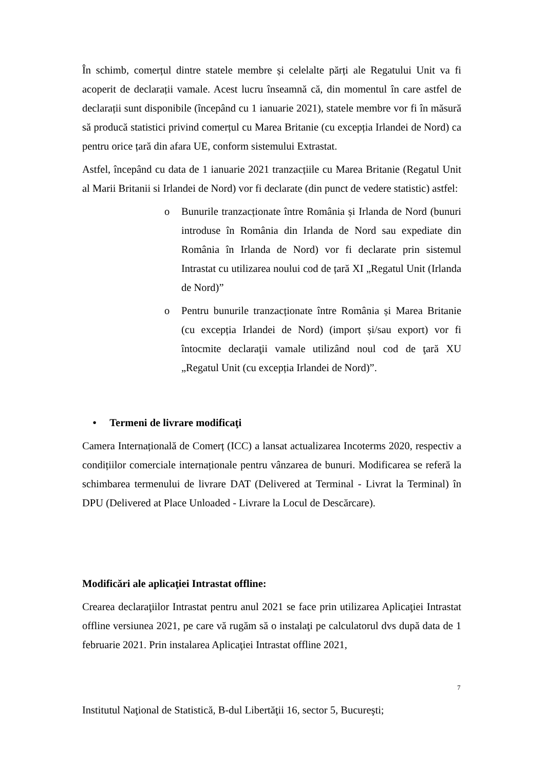În schimb, comerțul dintre statele membre și celelalte părți ale Regatului Unit va fi acoperit de declarații vamale. Acest lucru înseamnă că, din momentul în care astfel de declarații sunt disponibile (începând cu 1 ianuarie 2021), statele membre vor fi în măsură să producă statistici privind comerțul cu Marea Britanie (cu excepția Irlandei de Nord) ca pentru orice țară din afara UE, conform sistemului Extrastat.
Astfel, începând cu data de 1 ianuarie 2021 tranzacțiile cu Marea Britanie (Regatul Unit al Marii Britanii si Irlandei de Nord) vor fi declarate (din punct de vedere statistic) astfel:
o Bunurile tranzacționate între România și Irlanda de Nord (bunuri introduse în România din Irlanda de Nord sau expediate din România în Irlanda de Nord) vor fi declarate prin sistemul Intrastat cu utilizarea noului cod de țară XI „Regatul Unit (Irlanda de Nord)”
o Pentru bunurile tranzacționate între România și Marea Britanie (cu excepția Irlandei de Nord) (import și/sau export) vor fi întocmite declaraţii vamale utilizând noul cod de ţară XU „Regatul Unit (cu excepția Irlandei de Nord)”.
• Termeni de livrare modificaţi
Camera Internațională de Comerț (ICC) a lansat actualizarea Incoterms 2020, respectiv a condițiilor comerciale internaționale pentru vânzarea de bunuri. Modificarea se referă la schimbarea termenului de livrare DAT (Delivered at Terminal - Livrat la Terminal) în DPU (Delivered at Place Unloaded - Livrare la Locul de Descărcare).
Modificări ale aplicaţiei Intrastat offline:
Crearea declaraţiilor Intrastat pentru anul 2021 se face prin utilizarea Aplicaţiei Intrastat offline versiunea 2021, pe care vă rugăm să o instalaţi pe calculatorul dvs după data de 1 februarie 2021. Prin instalarea Aplicaţiei Intrastat offline 2021,
7
Institutul Naţional de Statistică, B-dul Libertăţii 16, sector 5, Bucureşti;